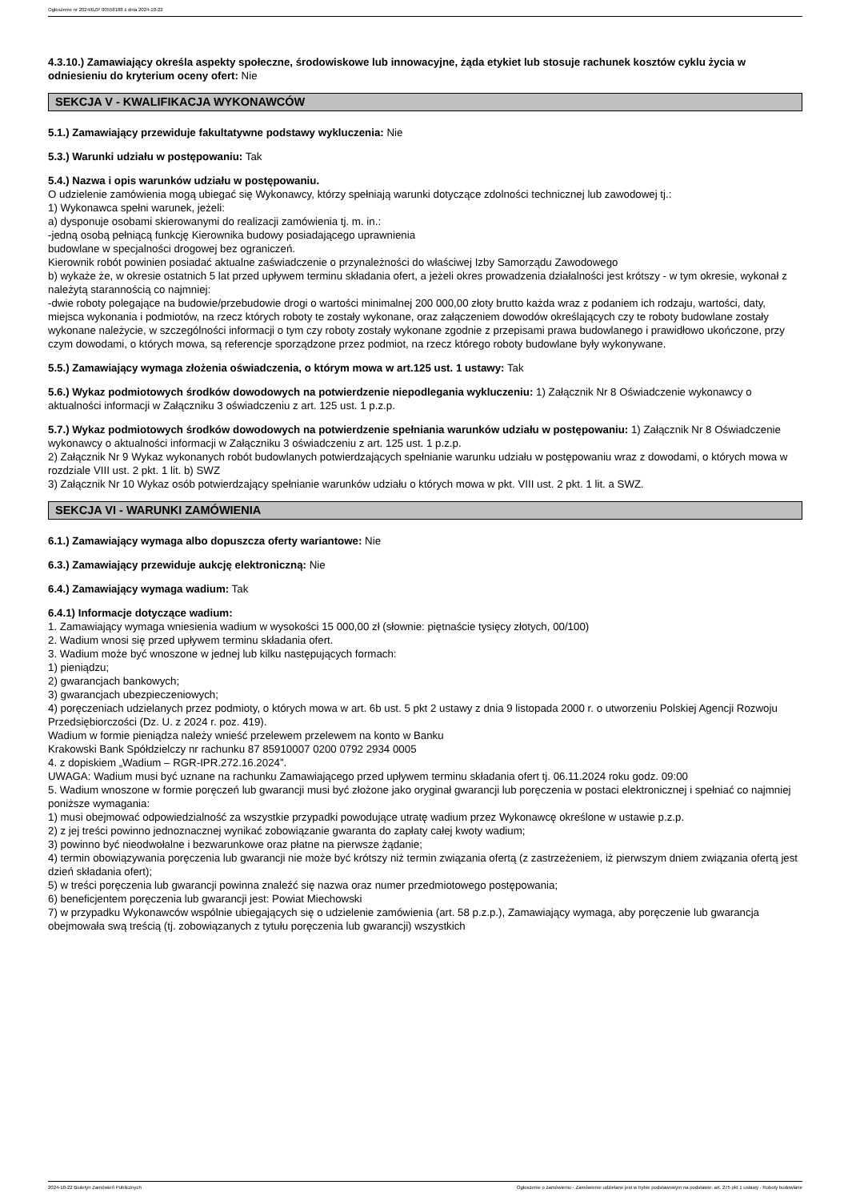Ogłoszenie nr 2024/BZP 00558188 z dnia 2024-10-22
4.3.10.) Zamawiający określa aspekty społeczne, środowiskowe lub innowacyjne, żąda etykiet lub stosuje rachunek kosztów cyklu życia w odniesieniu do kryterium oceny ofert: Nie
SEKCJA V - KWALIFIKACJA WYKONAWCÓW
5.1.) Zamawiający przewiduje fakultatywne podstawy wykluczenia: Nie
5.3.) Warunki udziału w postępowaniu: Tak
5.4.) Nazwa i opis warunków udziału w postępowaniu.
O udzielenie zamówienia mogą ubiegać się Wykonawcy, którzy spełniają warunki dotyczące zdolności technicznej lub zawodowej tj.:
1) Wykonawca spełni warunek, jeżeli:
a) dysponuje osobami skierowanymi do realizacji zamówienia tj. m. in.:
-jedną osobą pełniącą funkcję Kierownika budowy posiadającego uprawnienia
budowlane w specjalności drogowej bez ograniczeń.
Kierownik robót powinien posiadać aktualne zaświadczenie o przynależności do właściwej Izby Samorządu Zawodowego
b) wykaże że, w okresie ostatnich 5 lat przed upływem terminu składania ofert, a jeżeli okres prowadzenia działalności jest krótszy - w tym okresie, wykonał z należytą starannością co najmniej:
-dwie roboty polegające na budowie/przebudowie drogi o wartości minimalnej 200 000,00 złoty brutto każda wraz z podaniem ich rodzaju, wartości, daty, miejsca wykonania i podmiotów, na rzecz których roboty te zostały wykonane, oraz załączeniem dowodów określających czy te roboty budowlane zostały wykonane należycie, w szczególności informacji o tym czy roboty zostały wykonane zgodnie z przepisami prawa budowlanego i prawidłowo ukończone, przy czym dowodami, o których mowa, są referencje sporządzone przez podmiot, na rzecz którego roboty budowlane były wykonywane.
5.5.) Zamawiający wymaga złożenia oświadczenia, o którym mowa w art.125 ust. 1 ustawy: Tak
5.6.) Wykaz podmiotowych środków dowodowych na potwierdzenie niepodlegania wykluczeniu: 1) Załącznik Nr 8 Oświadczenie wykonawcy o aktualności informacji w Załączniku 3 oświadczeniu z art. 125 ust. 1 p.z.p.
5.7.) Wykaz podmiotowych środków dowodowych na potwierdzenie spełniania warunków udziału w postępowaniu: 1) Załącznik Nr 8 Oświadczenie wykonawcy o aktualności informacji w Załączniku 3 oświadczeniu z art. 125 ust. 1 p.z.p.
2) Załącznik Nr 9 Wykaz wykonanych robót budowlanych potwierdzających spełnianie warunku udziału w postępowaniu wraz z dowodami, o których mowa w rozdziale VIII ust. 2 pkt. 1 lit. b) SWZ
3) Załącznik Nr 10 Wykaz osób potwierdzający spełnianie warunków udziału o których mowa w pkt. VIII ust. 2 pkt. 1 lit. a SWZ.
SEKCJA VI - WARUNKI ZAMÓWIENIA
6.1.) Zamawiający wymaga albo dopuszcza oferty wariantowe: Nie
6.3.) Zamawiający przewiduje aukcję elektroniczną: Nie
6.4.) Zamawiający wymaga wadium: Tak
6.4.1) Informacje dotyczące wadium:
1. Zamawiający wymaga wniesienia wadium w wysokości 15 000,00 zł (słownie: piętnaście tysięcy złotych, 00/100)
2. Wadium wnosi się przed upływem terminu składania ofert.
3. Wadium może być wnoszone w jednej lub kilku następujących formach:
1) pieniądzu;
2) gwarancjach bankowych;
3) gwarancjach ubezpieczeniowych;
4) poręczeniach udzielanych przez podmioty, o których mowa w art. 6b ust. 5 pkt 2 ustawy z dnia 9 listopada 2000 r. o utworzeniu Polskiej Agencji Rozwoju Przedsiębiorczości (Dz. U. z 2024 r. poz. 419).
Wadium w formie pieniądza należy wnieść przelewem przelewem na konto w Banku
Krakowski Bank Spółdzielczy nr rachunku 87 85910007 0200 0792 2934 0005
4. z dopiskiem „Wadium – RGR-IPR.272.16.2024”.
UWAGA: Wadium musi być uznane na rachunku Zamawiającego przed upływem terminu składania ofert tj. 06.11.2024 roku godz. 09:00
5. Wadium wnoszone w formie poręczeń lub gwarancji musi być złożone jako oryginał gwarancji lub poręczenia w postaci elektronicznej i spełniać co najmniej poniższe wymagania:
1) musi obejmować odpowiedzialność za wszystkie przypadki powodujące utratę wadium przez Wykonawcę określone w ustawie p.z.p.
2) z jej treści powinno jednoznacznej wynikać zobowiązanie gwaranta do zapłaty całej kwoty wadium;
3) powinno być nieodwołalne i bezwarunkowe oraz płatne na pierwsze żądanie;
4) termin obowiązywania poręczenia lub gwarancji nie może być krótszy niż termin związania ofertą (z zastrzeżeniem, iż pierwszym dniem związania ofertą jest dzień składania ofert);
5) w treści poręczenia lub gwarancji powinna znaleźć się nazwa oraz numer przedmiotowego postępowania;
6) beneficjentem poręczenia lub gwarancji jest: Powiat Miechowski
7) w przypadku Wykonawców wspólnie ubiegających się o udzielenie zamówienia (art. 58 p.z.p.), Zamawiający wymaga, aby poręczenie lub gwarancja obejmowała swą treścią (tj. zobowiązanych z tytułu poręczenia lub gwarancji) wszystkich
2024-10-22 Biuletyn Zamówień Publicznych Ogłoszenie o zamówieniu - Zamówienie udzielane jest w trybie podstawowym na podstawie: art. 275 pkt 1 ustawy - Roboty budowlane